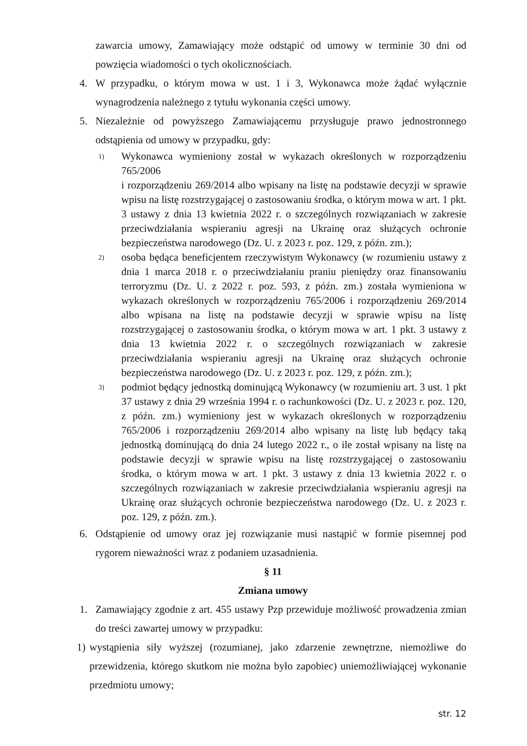zawarcia umowy, Zamawiający może odstąpić od umowy w terminie 30 dni od powzięcia wiadomości o tych okolicznościach.
4. W przypadku, o którym mowa w ust. 1 i 3, Wykonawca może żądać wyłącznie wynagrodzenia należnego z tytułu wykonania części umowy.
5. Niezależnie od powyższego Zamawiającemu przysługuje prawo jednostronnego odstąpienia od umowy w przypadku, gdy:
1)
Wykonawca wymieniony został w wykazach określonych w rozporządzeniu 765/2006
i rozporządzeniu 269/2014 albo wpisany na listę na podstawie decyzji w sprawie wpisu na listę rozstrzygającej o zastosowaniu środka, o którym mowa w art. 1 pkt. 3 ustawy z dnia 13 kwietnia 2022 r. o szczególnych rozwiązaniach w zakresie przeciwdziałania wspieraniu agresji na Ukrainę oraz służących ochronie bezpieczeństwa narodowego (Dz. U. z 2023 r. poz. 129, z późn. zm.);
2)
osoba będąca beneficjentem rzeczywistym Wykonawcy (w rozumieniu ustawy z dnia 1 marca 2018 r. o przeciwdziałaniu praniu pieniędzy oraz finansowaniu terroryzmu (Dz. U. z 2022 r. poz. 593, z późn. zm.) została wymieniona w wykazach określonych w rozporządzeniu 765/2006 i rozporządzeniu 269/2014 albo wpisana na listę na podstawie decyzji w sprawie wpisu na listę rozstrzygającej o zastosowaniu środka, o którym mowa w art. 1 pkt. 3 ustawy z dnia 13 kwietnia 2022 r. o szczególnych rozwiązaniach w zakresie przeciwdziałania wspieraniu agresji na Ukrainę oraz służących ochronie bezpieczeństwa narodowego (Dz. U. z 2023 r. poz. 129, z późn. zm.);
3)
podmiot będący jednostką dominującą Wykonawcy (w rozumieniu art. 3 ust. 1 pkt 37 ustawy z dnia 29 września 1994 r. o rachunkowości (Dz. U. z 2023 r. poz. 120, z późn. zm.) wymieniony jest w wykazach określonych w rozporządzeniu 765/2006 i rozporządzeniu 269/2014 albo wpisany na listę lub będący taką jednostką dominującą do dnia 24 lutego 2022 r., o ile został wpisany na listę na podstawie decyzji w sprawie wpisu na listę rozstrzygającej o zastosowaniu środka, o którym mowa w art. 1 pkt. 3 ustawy z dnia 13 kwietnia 2022 r. o szczególnych rozwiązaniach w zakresie przeciwdziałania wspieraniu agresji na Ukrainę oraz służących ochronie bezpieczeństwa narodowego (Dz. U. z 2023 r. poz. 129, z późn. zm.).
6. Odstąpienie od umowy oraz jej rozwiązanie musi nastąpić w formie pisemnej pod rygorem nieważności wraz z podaniem uzasadnienia.
§ 11
Zmiana umowy
1. Zamawiający zgodnie z art. 455 ustawy Pzp przewiduje możliwość prowadzenia zmian do treści zawartej umowy w przypadku:
1) wystąpienia siły wyższej (rozumianej, jako zdarzenie zewnętrzne, niemożliwe do przewidzenia, którego skutkom nie można było zapobiec) uniemożliwiającej wykonanie przedmiotu umowy;
str. 12